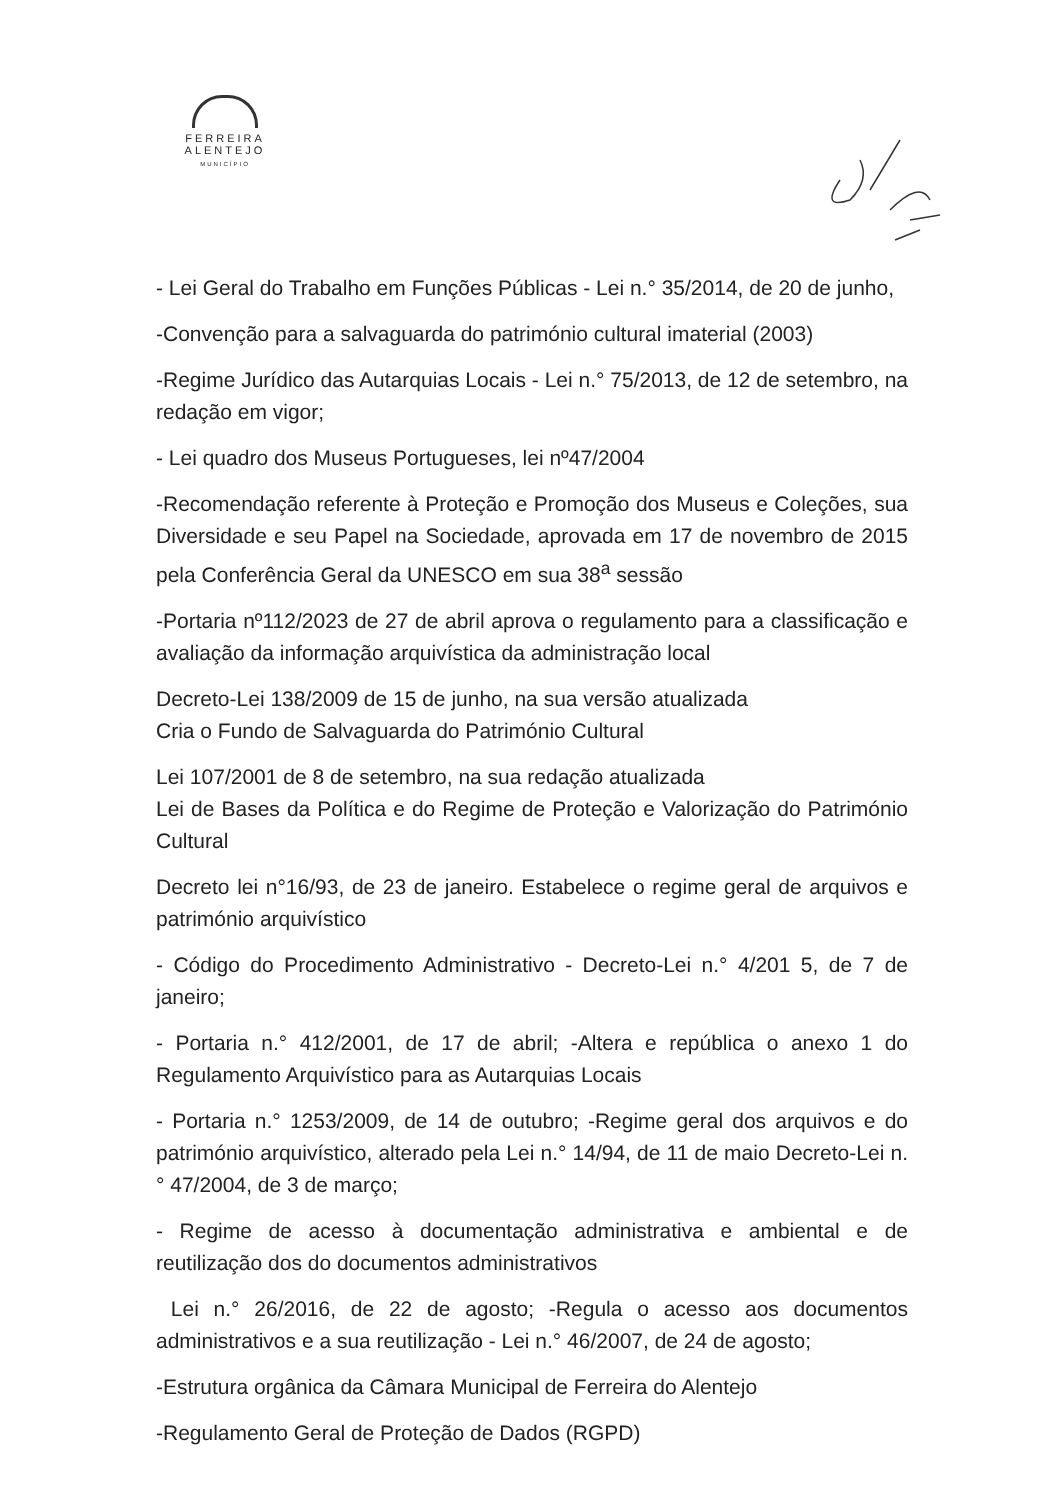FERREIRA
ALENTEJO
MUNICÍPIO
- Lei Geral do Trabalho em Funções Públicas - Lei n.° 35/2014, de 20 de junho,
-Convenção para a salvaguarda do património cultural imaterial (2003)
-Regime Jurídico das Autarquias Locais - Lei n.° 75/2013, de 12 de setembro, na redação em vigor;
- Lei quadro dos Museus Portugueses, lei nº47/2004
-Recomendação referente à Proteção e Promoção dos Museus e Coleções, sua Diversidade e seu Papel na Sociedade, aprovada em 17 de novembro de 2015 pela Conferência Geral da UNESCO em sua 38<sup>a</sup> sessão
-Portaria nº112/2023 de 27 de abril aprova o regulamento para a classificação e avaliação da informação arquivística da administração local
Decreto-Lei 138/2009 de 15 de junho, na sua versão atualizada
Cria o Fundo de Salvaguarda do Património Cultural
Lei 107/2001 de 8 de setembro, na sua redação atualizada
Lei de Bases da Política e do Regime de Proteção e Valorização do Património Cultural
Decreto lei n°16/93, de 23 de janeiro. Estabelece o regime geral de arquivos e património arquivístico
- Código do Procedimento Administrativo - Decreto-Lei n.° 4/201 5, de 7 de janeiro;
- Portaria n.° 412/2001, de 17 de abril; -Altera e república o anexo 1 do Regulamento Arquivístico para as Autarquias Locais
- Portaria n.° 1253/2009, de 14 de outubro; -Regime geral dos arquivos e do património arquivístico, alterado pela Lei n.° 14/94, de 11 de maio Decreto-Lei n.° 47/2004, de 3 de março;
- Regime de acesso à documentação administrativa e ambiental e de reutilização dos do documentos administrativos
Lei n.° 26/2016, de 22 de agosto; -Regula o acesso aos documentos administrativos e a sua reutilização - Lei n.° 46/2007, de 24 de agosto;
-Estrutura orgânica da Câmara Municipal de Ferreira do Alentejo
-Regulamento Geral de Proteção de Dados (RGPD)